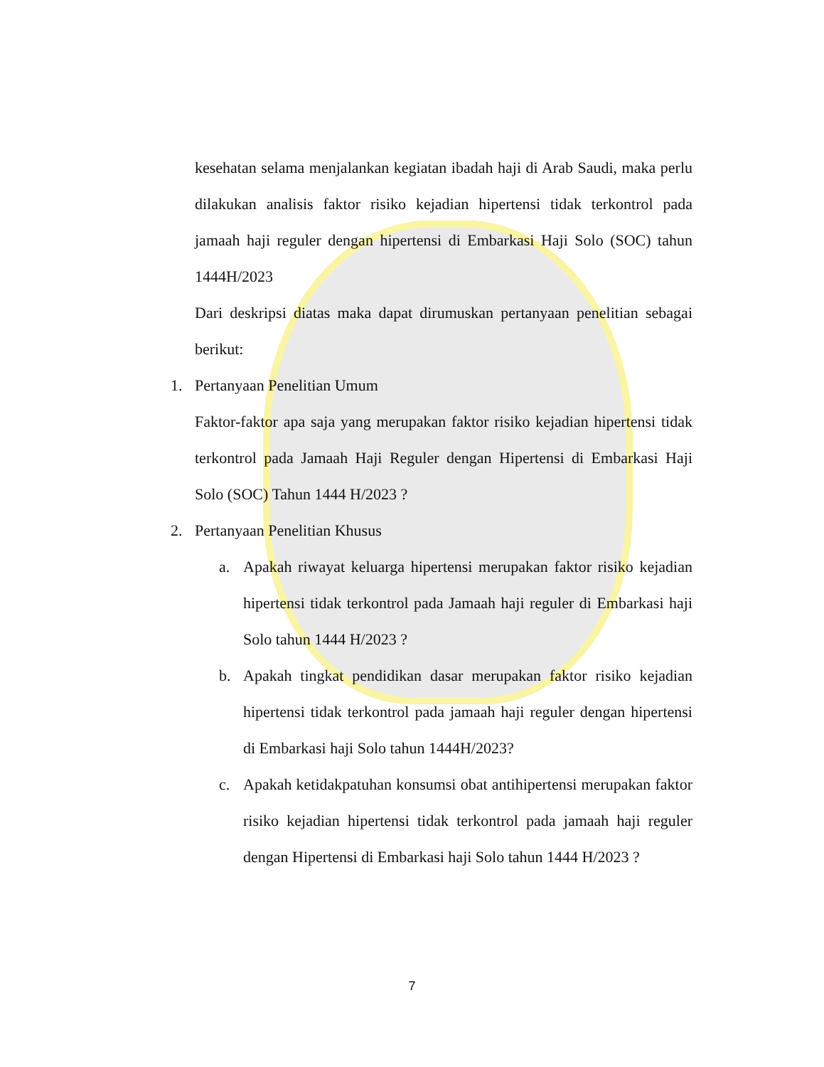kesehatan selama menjalankan kegiatan ibadah haji di Arab Saudi, maka perlu dilakukan analisis faktor risiko kejadian hipertensi tidak terkontrol pada jamaah haji reguler dengan hipertensi di Embarkasi Haji Solo (SOC) tahun 1444H/2023
Dari deskripsi diatas maka dapat dirumuskan pertanyaan penelitian sebagai berikut:
1.
Pertanyaan Penelitian Umum
Faktor-faktor apa saja yang merupakan faktor risiko kejadian hipertensi tidak terkontrol pada Jamaah Haji Reguler dengan Hipertensi di Embarkasi Haji Solo (SOC) Tahun 1444 H/2023 ?
2.
Pertanyaan Penelitian Khusus
a.
Apakah riwayat keluarga hipertensi merupakan faktor risiko kejadian hipertensi tidak terkontrol pada Jamaah haji reguler di Embarkasi haji Solo tahun 1444 H/2023 ?
b.
Apakah tingkat pendidikan dasar merupakan faktor risiko kejadian hipertensi tidak terkontrol pada jamaah haji reguler dengan hipertensi di Embarkasi haji Solo tahun 1444H/2023?
c.
Apakah ketidakpatuhan konsumsi obat antihipertensi merupakan faktor risiko kejadian hipertensi tidak terkontrol pada jamaah haji reguler dengan Hipertensi di Embarkasi haji Solo tahun 1444 H/2023 ?
7